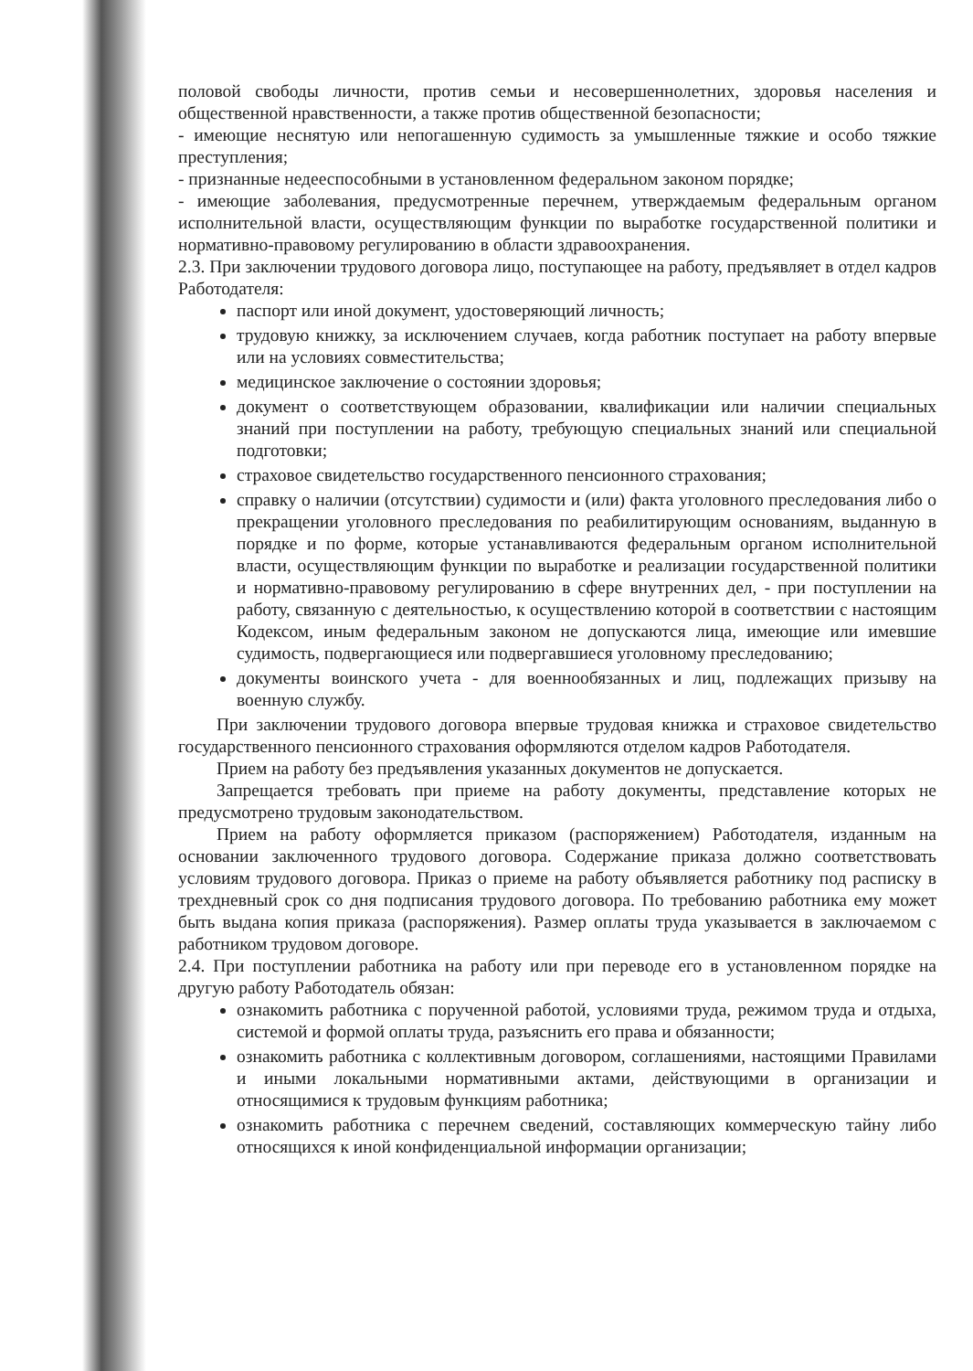половой свободы личности, против семьи и несовершеннолетних, здоровья населения и общественной нравственности, а также против общественной безопасности;
- имеющие неснятую или непогашенную судимость за умышленные тяжкие и особо тяжкие преступления;
- признанные недееспособными в установленном федеральном законом порядке;
- имеющие заболевания, предусмотренные перечнем, утверждаемым федеральным органом исполнительной власти, осуществляющим функции по выработке государственной политики и нормативно-правовому регулированию в области здравоохранения.
2.3. При заключении трудового договора лицо, поступающее на работу, предъявляет в отдел кадров Работодателя:
паспорт или иной документ, удостоверяющий личность;
трудовую книжку, за исключением случаев, когда работник поступает на работу впервые или на условиях совместительства;
медицинское заключение о состоянии здоровья;
документ о соответствующем образовании, квалификации или наличии специальных знаний при поступлении на работу, требующую специальных знаний или специальной подготовки;
страховое свидетельство государственного пенсионного страхования;
справку о наличии (отсутствии) судимости и (или) факта уголовного преследования либо о прекращении уголовного преследования по реабилитирующим основаниям, выданную в порядке и по форме, которые устанавливаются федеральным органом исполнительной власти, осуществляющим функции по выработке и реализации государственной политики и нормативно-правовому регулированию в сфере внутренних дел, - при поступлении на работу, связанную с деятельностью, к осуществлению которой в соответствии с настоящим Кодексом, иным федеральным законом не допускаются лица, имеющие или имевшие судимость, подвергающиеся или подвергавшиеся уголовному преследованию;
документы воинского учета - для военнообязанных и лиц, подлежащих призыву на военную службу.
При заключении трудового договора впервые трудовая книжка и страховое свидетельство государственного пенсионного страхования оформляются отделом кадров Работодателя.
Прием на работу без предъявления указанных документов не допускается.
Запрещается требовать при приеме на работу документы, представление которых не предусмотрено трудовым законодательством.
Прием на работу оформляется приказом (распоряжением) Работодателя, изданным на основании заключенного трудового договора. Содержание приказа должно соответствовать условиям трудового договора. Приказ о приеме на работу объявляется работнику под расписку в трехдневный срок со дня подписания трудового договора. По требованию работника ему может быть выдана копия приказа (распоряжения). Размер оплаты труда указывается в заключаемом с работником трудовом договоре.
2.4. При поступлении работника на работу или при переводе его в установленном порядке на другую работу Работодатель обязан:
ознакомить работника с порученной работой, условиями труда, режимом труда и отдыха, системой и формой оплаты труда, разъяснить его права и обязанности;
ознакомить работника с коллективным договором, соглашениями, настоящими Правилами и иными локальными нормативными актами, действующими в организации и относящимися к трудовым функциям работника;
ознакомить работника с перечнем сведений, составляющих коммерческую тайну либо относящихся к иной конфиденциальной информации организации;